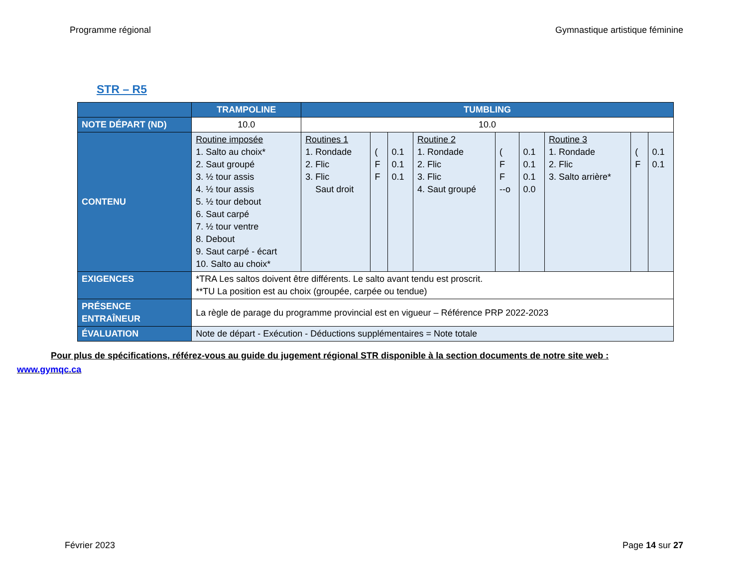Programme régional Gymnastique artistique féminine
STR – R5
| | TRAMPOLINE | TUMBLING | | | | | | | | |
| --- | --- | --- | --- | --- | --- | --- | --- | --- | --- | --- |
| NOTE DÉPART (ND) | 10.0 | 10.0 | | | | | | | | |
| CONTENU | Routine imposée 1. Salto au choix* 2. Saut groupé 3. ½ tour assis 4. ½ tour assis 5. ½ tour debout 6. Saut carpé 7. ½ tour ventre 8. Debout 9. Saut carpé - écart 10. Salto au choix* | Routines 1 1. Rondade 2. Flic 3. Flic Saut droit | ( F F | 0.1 0.1 0.1 | Routine 2 1. Rondade 2. Flic 3. Flic 4. Saut groupé | ( F F --o | 0.1 0.1 0.1 0.0 | Routine 3 1. Rondade 2. Flic 3. Salto arrière* | ( F | 0.1 0.1 |
| EXIGENCES | *TRA Les saltos doivent être différents. Le salto avant tendu est proscrit. **TU La position est au choix (groupée, carpée ou tendue) | | | | | | | | | |
| PRÉSENCE ENTRAÎNEUR | La règle de parage du programme provincial est en vigueur – Référence PRP 2022-2023 | | | | | | | | | |
| ÉVALUATION | Note de départ - Exécution - Déductions supplémentaires = Note totale | | | | | | | | | |
Pour plus de spécifications, référez-vous au guide du jugement régional STR disponible à la section documents de notre site web : www.gymqc.ca
Février 2023 Page 14 sur 27